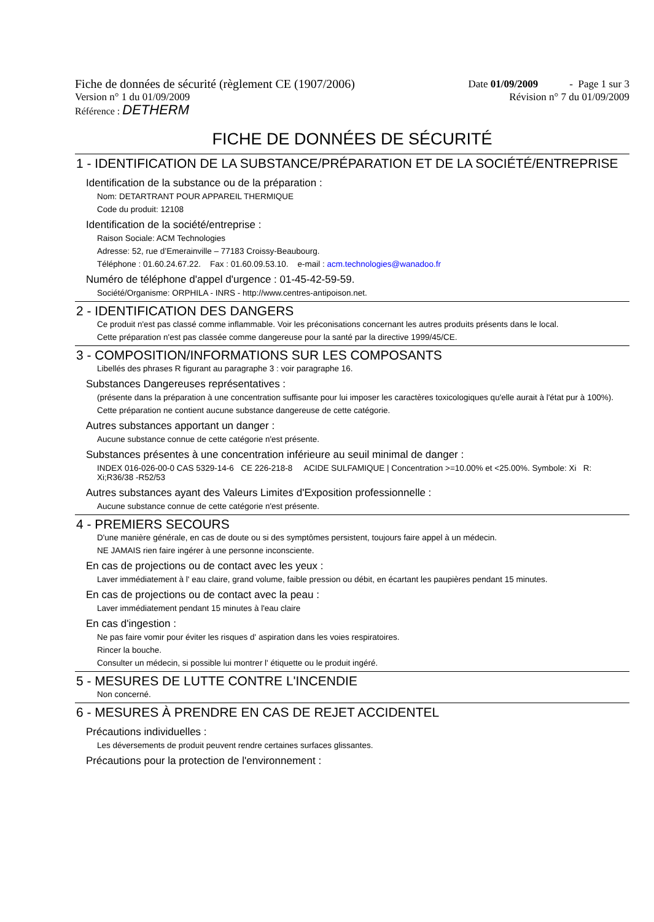Fiche de données de sécurité (règlement CE (1907/2006) Date 01/09/2009 - Page 1 sur 3
Version n° 1 du 01/09/2009 Révision n° 7 du 01/09/2009
Référence : DETHERM
FICHE DE DONNÉES DE SÉCURITÉ
1 - IDENTIFICATION DE LA SUBSTANCE/PRÉPARATION ET DE LA SOCIÉTÉ/ENTREPRISE
Identification de la substance ou de la préparation :
Nom: DETARTRANT POUR APPAREIL THERMIQUE
Code du produit: 12108
Identification de la société/entreprise :
Raison Sociale: ACM Technologies
Adresse: 52, rue d’Emerainville – 77183 Croissy-Beaubourg.
Téléphone : 01.60.24.67.22. Fax : 01.60.09.53.10. e-mail : acm.technologies@wanadoo.fr
Numéro de téléphone d'appel d'urgence : 01-45-42-59-59.
Société/Organisme: ORPHILA - INRS - http://www.centres-antipoison.net.
2 - IDENTIFICATION DES DANGERS
Ce produit n'est pas classé comme inflammable. Voir les préconisations concernant les autres produits présents dans le local.
Cette préparation n'est pas classée comme dangereuse pour la santé par la directive 1999/45/CE.
3 - COMPOSITION/INFORMATIONS SUR LES COMPOSANTS
Libellés des phrases R figurant au paragraphe 3 : voir paragraphe 16.
Substances Dangereuses représentatives :
(présente dans la préparation à une concentration suffisante pour lui imposer les caractères toxicologiques qu'elle aurait à l'état pur à 100%).
Cette préparation ne contient aucune substance dangereuse de cette catégorie.
Autres substances apportant un danger :
Aucune substance connue de cette catégorie n'est présente.
Substances présentes à une concentration inférieure au seuil minimal de danger :
INDEX 016-026-00-0 CAS 5329-14-6 CE 226-218-8 ACIDE SULFAMIQUE | Concentration >=10.00% et <25.00%. Symbole: Xi R: Xi;R36/38 -R52/53
Autres substances ayant des Valeurs Limites d'Exposition professionnelle :
Aucune substance connue de cette catégorie n'est présente.
4 - PREMIERS SECOURS
D'une manière générale, en cas de doute ou si des symptômes persistent, toujours faire appel à un médecin.
NE JAMAIS rien faire ingérer à une personne inconsciente.
En cas de projections ou de contact avec les yeux :
Laver immédiatement à l' eau claire, grand volume, faible pression ou débit, en écartant les paupières pendant 15 minutes.
En cas de projections ou de contact avec la peau :
Laver immédiatement pendant 15 minutes à l'eau claire
En cas d'ingestion :
Ne pas faire vomir pour éviter les risques d' aspiration dans les voies respiratoires.
Rincer la bouche.
Consulter un médecin, si possible lui montrer l' étiquette ou le produit ingéré.
5 - MESURES DE LUTTE CONTRE L'INCENDIE
Non concerné.
6 - MESURES À PRENDRE EN CAS DE REJET ACCIDENTEL
Précautions individuelles :
Les déversements de produit peuvent rendre certaines surfaces glissantes.
Précautions pour la protection de l'environnement :